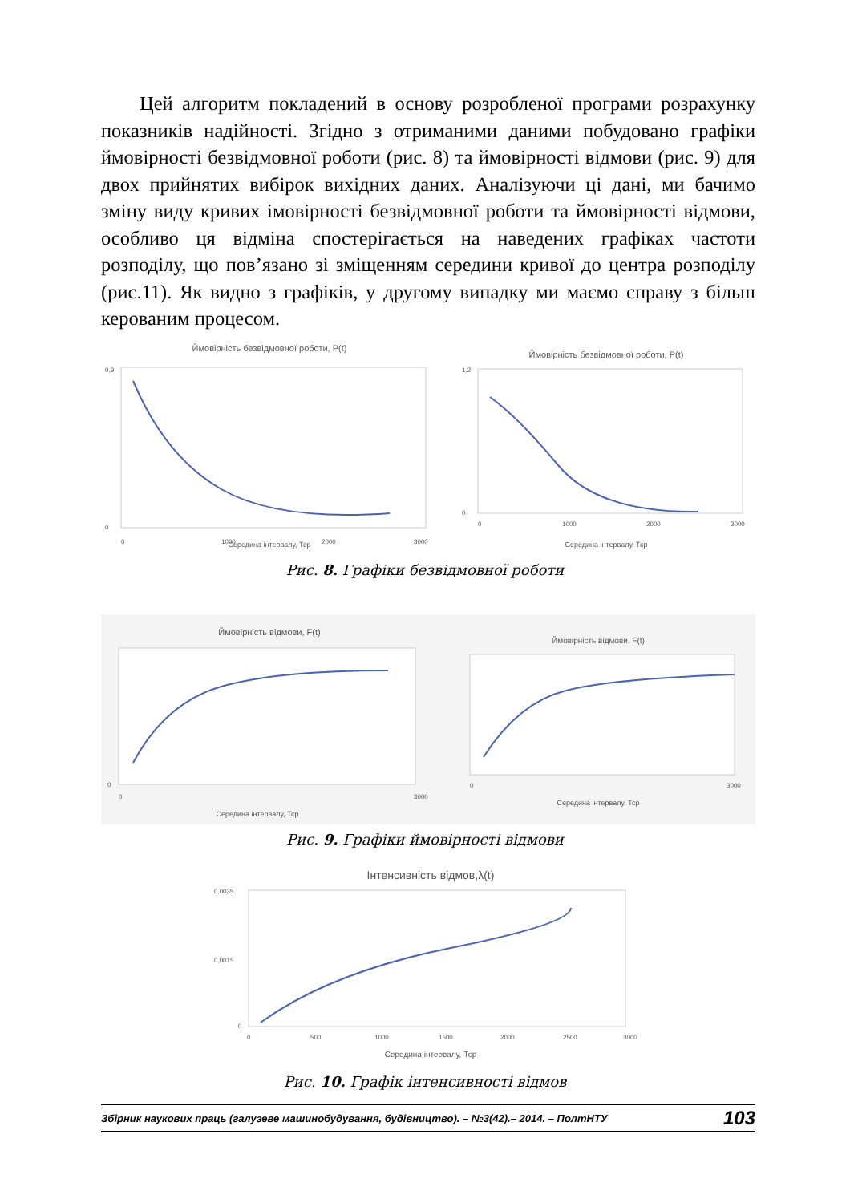Цей алгоритм покладений в основу розробленої програми розрахунку показників надійності. Згідно з отриманими даними побудовано графіки ймовірності безвідмовної роботи (рис. 8) та ймовірності відмови (рис. 9) для двох прийнятих вибірок вихідних даних. Аналізуючи ці дані, ми бачимо зміну виду кривих імовірності безвідмовної роботи та ймовірності відмови, особливо ця відміна спостерігається на наведених графіках частоти розподілу, що пов’язано зі зміщенням середини кривої до центра розподілу (рис.11). Як видно з графіків, у другому випадку ми маємо справу з більш керованим процесом.
Ймовірність безвідмовної роботи, P(t)
0
0,9
0
1000
2000
3000
Середина інтервалу, Тср
Ймовірність безвідмовної роботи, P(t)
0
1,2
0
1000
2000
3000
Середина інтервалу, Тср
Рис. 8. Графіки безвідмовної роботи
Ймовірність відмови, F(t)
0
0
3000
Середина інтервалу, Тср
Ймовірність відмови, F(t)
0
3000
Середина інтервалу, Тср
Рис. 9. Графіки ймовірності відмови
Інтенсивність відмов,λ(t)
0,0035
0,0015
0
0
500
1000
1500
2000
2500
3000
Середина інтервалу, Тср
Рис. 10. Графік інтенсивності відмов
Збірник наукових праць (галузеве машинобудування, будівництво). – №3(42).– 2014. – ПолтНТУ 103